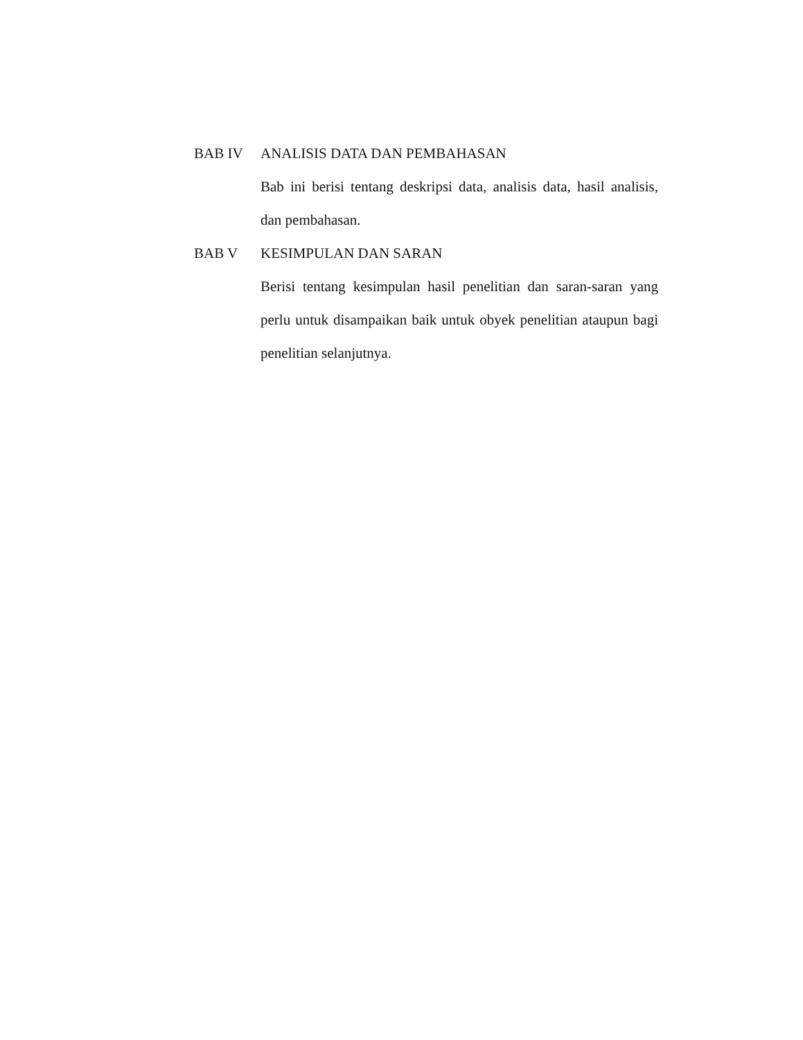BAB IV ANALISIS DATA DAN PEMBAHASAN
Bab ini berisi tentang deskripsi data, analisis data, hasil analisis, dan pembahasan.
BAB V KESIMPULAN DAN SARAN
Berisi tentang kesimpulan hasil penelitian dan saran-saran yang perlu untuk disampaikan baik untuk obyek penelitian ataupun bagi penelitian selanjutnya.